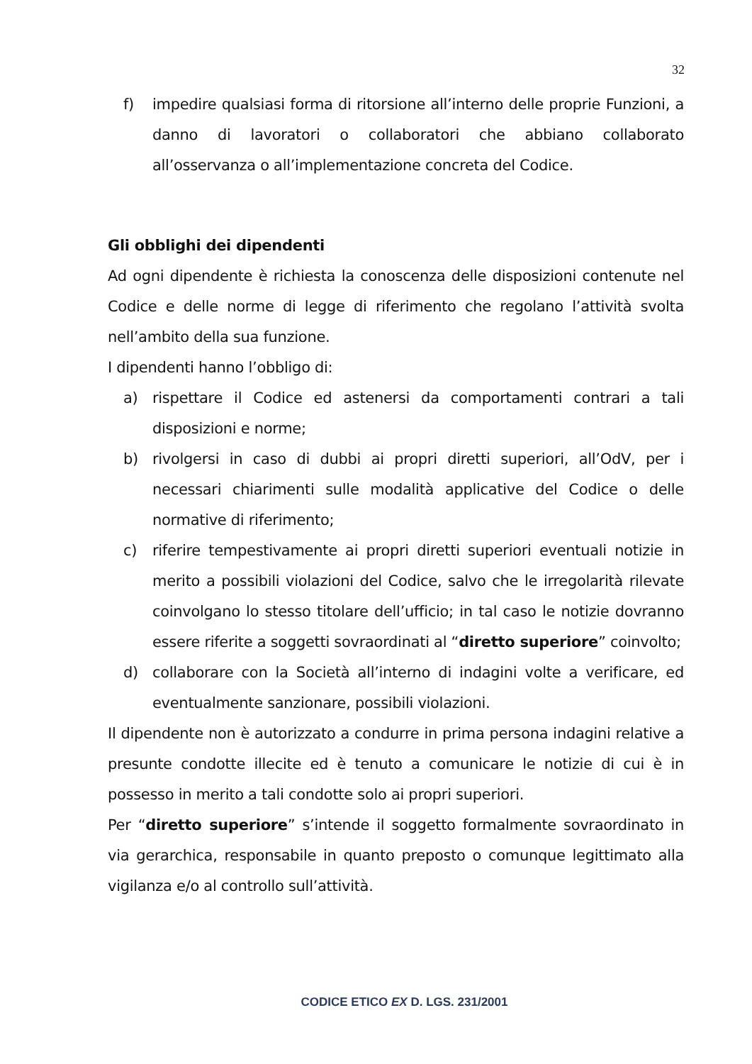32
f) impedire qualsiasi forma di ritorsione all’interno delle proprie Funzioni, a danno di lavoratori o collaboratori che abbiano collaborato all’osservanza o all’implementazione concreta del Codice.
Gli obblighi dei dipendenti
Ad ogni dipendente è richiesta la conoscenza delle disposizioni contenute nel Codice e delle norme di legge di riferimento che regolano l’attività svolta nell’ambito della sua funzione.
I dipendenti hanno l’obbligo di:
a) rispettare il Codice ed astenersi da comportamenti contrari a tali disposizioni e norme;
b) rivolgersi in caso di dubbi ai propri diretti superiori, all’OdV, per i necessari chiarimenti sulle modalità applicative del Codice o delle normative di riferimento;
c) riferire tempestivamente ai propri diretti superiori eventuali notizie in merito a possibili violazioni del Codice, salvo che le irregolarità rilevate coinvolgano lo stesso titolare dell’ufficio; in tal caso le notizie dovranno essere riferite a soggetti sovraordinati al “diretto superiore” coinvolto;
d) collaborare con la Società all’interno di indagini volte a verificare, ed eventualmente sanzionare, possibili violazioni.
Il dipendente non è autorizzato a condurre in prima persona indagini relative a presunte condotte illecite ed è tenuto a comunicare le notizie di cui è in possesso in merito a tali condotte solo ai propri superiori.
Per “diretto superiore” s’intende il soggetto formalmente sovraordinato in via gerarchica, responsabile in quanto preposto o comunque legittimato alla vigilanza e/o al controllo sull’attività.
CODICE ETICO EX D. LGS. 231/2001